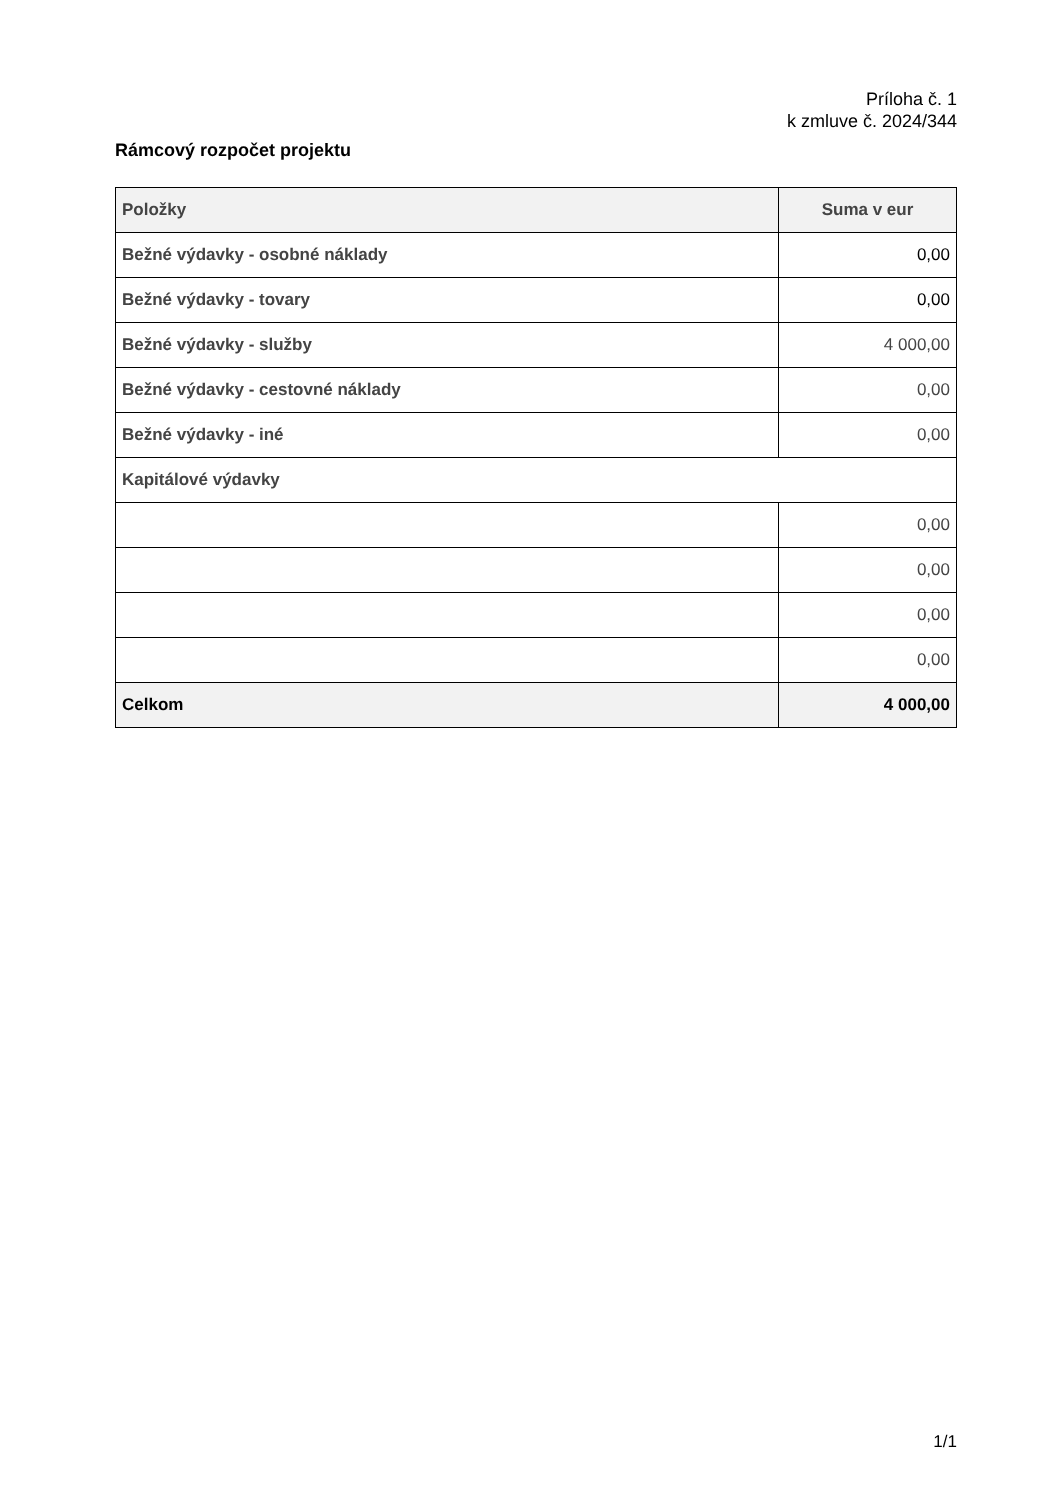Príloha č. 1
k zmluve č. 2024/344
Rámcový rozpočet projektu
| Položky | Suma v eur |
| --- | --- |
| Bežné výdavky - osobné náklady | 0,00 |
| Bežné výdavky - tovary | 0,00 |
| Bežné výdavky - služby | 4 000,00 |
| Bežné výdavky - cestovné náklady | 0,00 |
| Bežné výdavky - iné | 0,00 |
| Kapitálové výdavky | |
| | 0,00 |
| | 0,00 |
| | 0,00 |
| | 0,00 |
| Celkom | 4 000,00 |
1/1